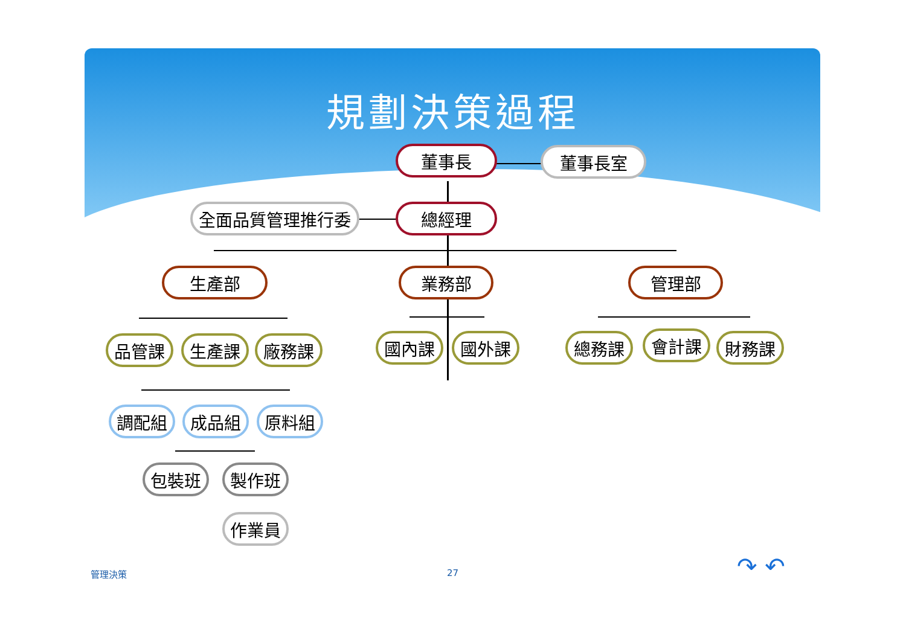規劃決策過程
董事長 董事長室
全面品質管理推行委 總經理
生產部 業務部 管理部
品管課 生產課 廠務課 國內課 國外課 總務課 會計課 財務課
調配組 成品組 原料組
包裝班 製作班
作業員
管理決策 27 ↷ ↶